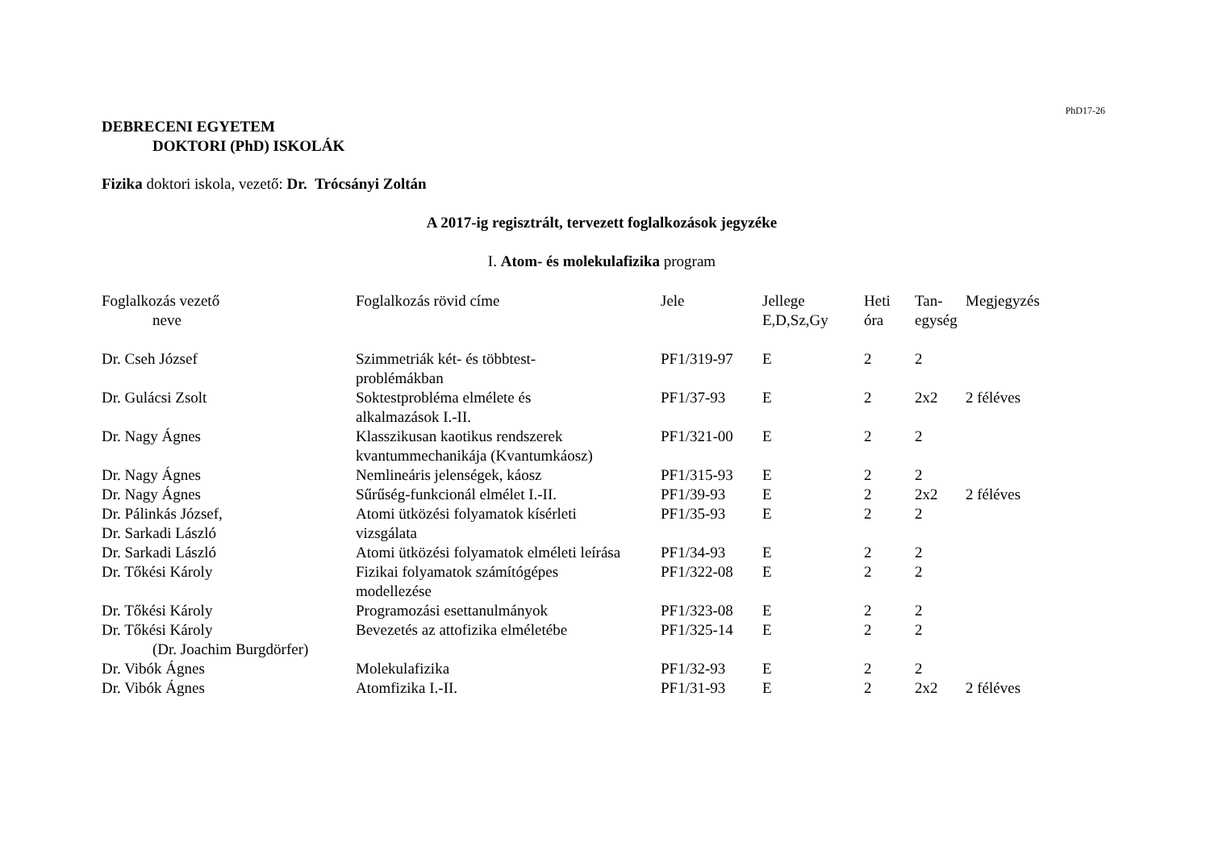PhD17-26
DEBRECENI EGYETEM
DOKTORI (PhD) ISKOLÁK
Fizika doktori iskola, vezető: Dr. Trócsányi Zoltán
A 2017-ig regisztrált, tervezett foglalkozások jegyzéke
I. Atom- és molekulafizika program
| Foglalkozás vezető neve | Foglalkozás rövid címe | Jele | Jellege E,D,Sz,Gy | Heti óra | Tan- egység | Megjegyzés |
| --- | --- | --- | --- | --- | --- | --- |
| Dr. Cseh József | Szimmetriák két- és többtest- problémákban | PF1/319-97 | E | 2 | 2 | |
| Dr. Gulácsi Zsolt | Soktestprobléma elmélete és alkalmazások I.-II. | PF1/37-93 | E | 2 | 2x2 | 2 féléves |
| Dr. Nagy Ágnes | Klasszikusan kaotikus rendszerek kvantummechanikája (Kvantumkáosz) | PF1/321-00 | E | 2 | 2 | |
| Dr. Nagy Ágnes | Nemlineáris jelenségek, káosz | PF1/315-93 | E | 2 | 2 | |
| Dr. Nagy Ágnes | Sűrűség-funkcionál elmélet I.-II. | PF1/39-93 | E | 2 | 2x2 | 2 féléves |
| Dr. Pálinkás József, Dr. Sarkadi László | Atomi ütközési folyamatok kísérleti vizsgálata | PF1/35-93 | E | 2 | 2 | |
| Dr. Sarkadi László | Atomi ütközési folyamatok elméleti leírása | PF1/34-93 | E | 2 | 2 | |
| Dr. Tőkési Károly | Fizikai folyamatok számítógépes modellezése | PF1/322-08 | E | 2 | 2 | |
| Dr. Tőkési Károly | Programozási esettanulmányok | PF1/323-08 | E | 2 | 2 | |
| Dr. Tőkési Károly (Dr. Joachim Burgdörfer) | Bevezetés az attofizika elméletébe | PF1/325-14 | E | 2 | 2 | |
| Dr. Vibók Ágnes | Molekulafizika | PF1/32-93 | E | 2 | 2 | |
| Dr. Vibók Ágnes | Atomfizika I.-II. | PF1/31-93 | E | 2 | 2x2 | 2 féléves |